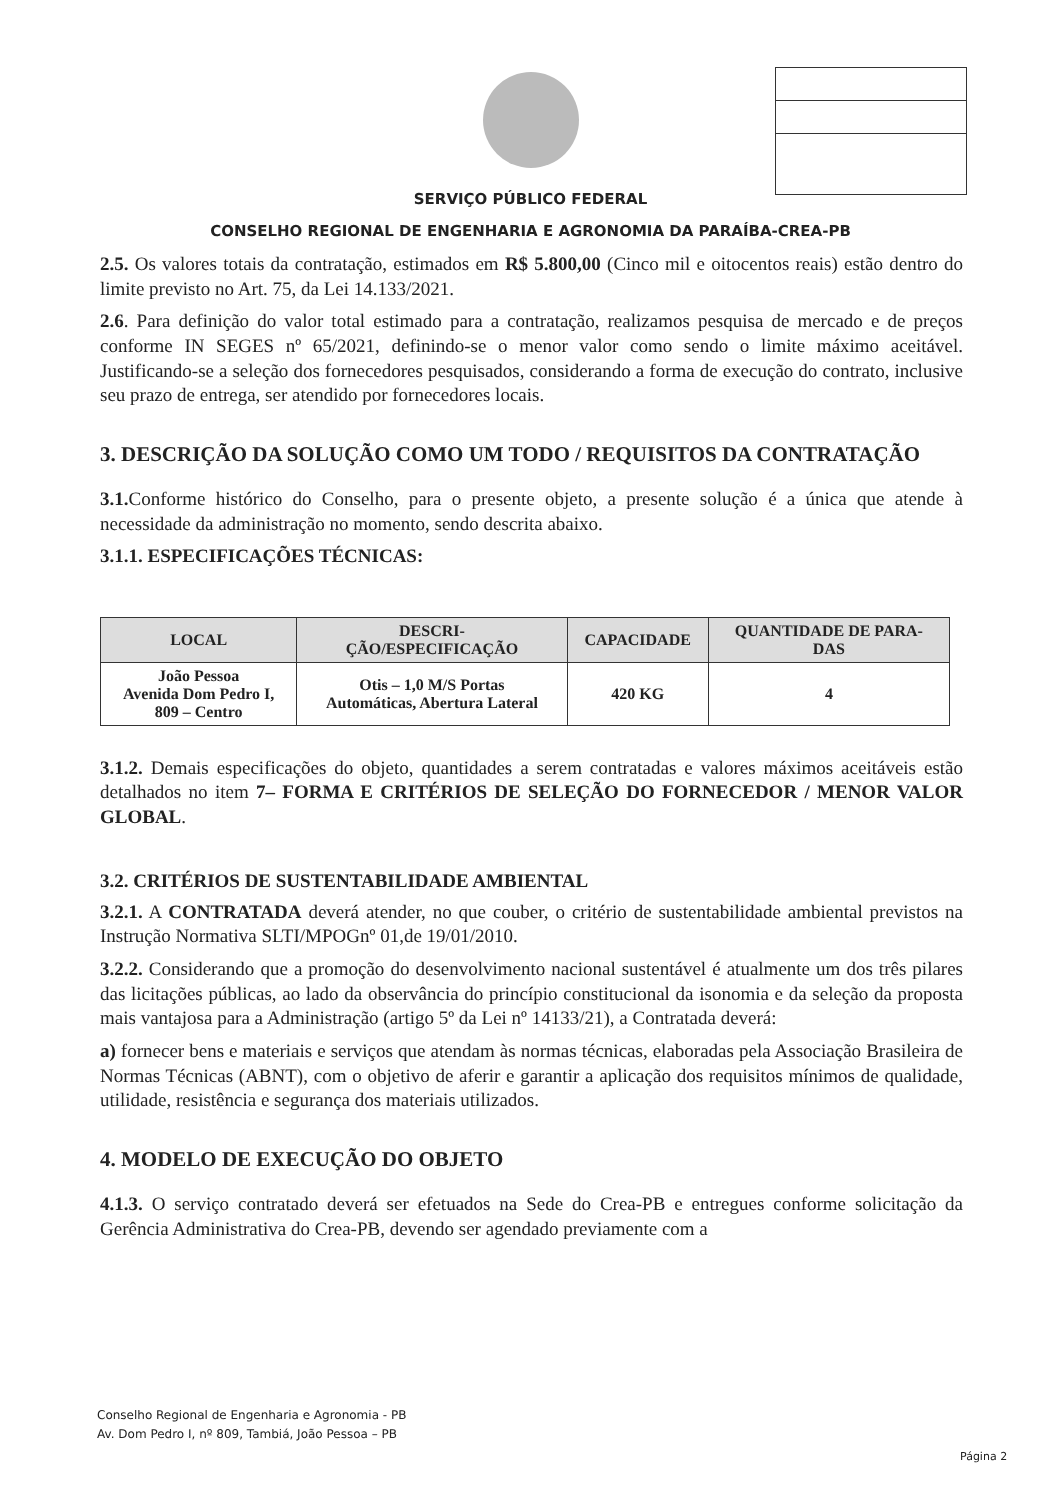SERVIÇO PÚBLICO FEDERAL
CONSELHO REGIONAL DE ENGENHARIA E AGRONOMIA DA PARAÍBA-CREA-PB
2.5. Os valores totais da contratação, estimados em R$ 5.800,00 (Cinco mil e oitocentos reais) estão dentro do limite previsto no Art. 75, da Lei 14.133/2021.
2.6. Para definição do valor total estimado para a contratação, realizamos pesquisa de mercado e de preços conforme IN SEGES nº 65/2021, definindo-se o menor valor como sendo o limite máximo aceitável. Justificando-se a seleção dos fornecedores pesquisados, considerando a forma de execução do contrato, inclusive seu prazo de entrega, ser atendido por fornecedores locais.
3. DESCRIÇÃO DA SOLUÇÃO COMO UM TODO / REQUISITOS DA CONTRATAÇÃO
3.1. Conforme histórico do Conselho, para o presente objeto, a presente solução é a única que atende à necessidade da administração no momento, sendo descrita abaixo.
3.1.1. ESPECIFICAÇÕES TÉCNICAS:
| LOCAL | DESCRI- ÇÃO/ESPECIFICAÇÃO | CAPACIDADE | QUANTIDADE DE PARA- DAS |
| --- | --- | --- | --- |
| João Pessoa Avenida Dom Pedro I, 809 – Centro | Otis – 1,0 M/S Portas Automáticas, Abertura Lateral | 420 KG | 4 |
3.1.2. Demais especificações do objeto, quantidades a serem contratadas e valores máximos aceitáveis estão detalhados no item 7– FORMA E CRITÉRIOS DE SELEÇÃO DO FORNECEDOR / MENOR VALOR GLOBAL.
3.2. CRITÉRIOS DE SUSTENTABILIDADE AMBIENTAL
3.2.1. A CONTRATADA deverá atender, no que couber, o critério de sustentabilidade ambiental previstos na Instrução Normativa SLTI/MPOGnº 01,de 19/01/2010.
3.2.2. Considerando que a promoção do desenvolvimento nacional sustentável é atualmente um dos três pilares das licitações públicas, ao lado da observância do princípio constitucional da isonomia e da seleção da proposta mais vantajosa para a Administração (artigo 5º da Lei nº 14133/21), a Contratada deverá:
a) fornecer bens e materiais e serviços que atendam às normas técnicas, elaboradas pela Associação Brasileira de Normas Técnicas (ABNT), com o objetivo de aferir e garantir a aplicação dos requisitos mínimos de qualidade, utilidade, resistência e segurança dos materiais utilizados.
4. MODELO DE EXECUÇÃO DO OBJETO
4.1.3. O serviço contratado deverá ser efetuados na Sede do Crea-PB e entregues conforme solicitação da Gerência Administrativa do Crea-PB, devendo ser agendado previamente com a
Conselho Regional de Engenharia e Agronomia - PB
Av. Dom Pedro I, nº 809, Tambiá, João Pessoa – PB
Página 2